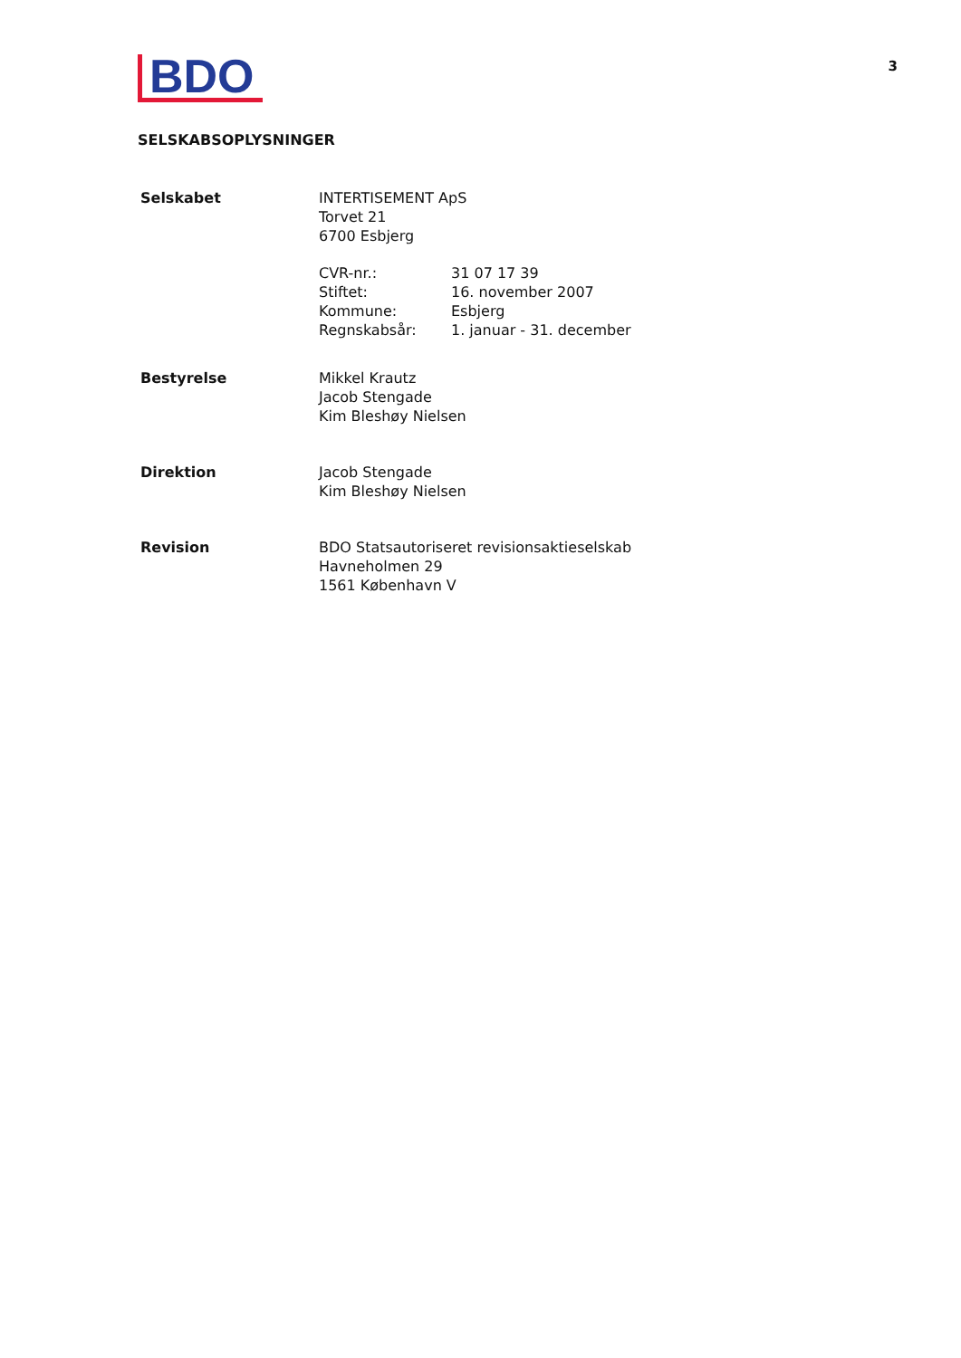BDO
3
SELSKABSOPLYSNINGER
Selskabet INTERTISEMENT ApS
Torvet 21
6700 Esbjerg
CVR-nr.: 31 07 17 39
Stiftet: 16. november 2007
Kommune: Esbjerg
Regnskabsår: 1. januar - 31. december
Bestyrelse Mikkel Krautz
Jacob Stengade
Kim Bleshøy Nielsen
Direktion Jacob Stengade
Kim Bleshøy Nielsen
Revision BDO Statsautoriseret revisionsaktieselskab
Havneholmen 29
1561 København V